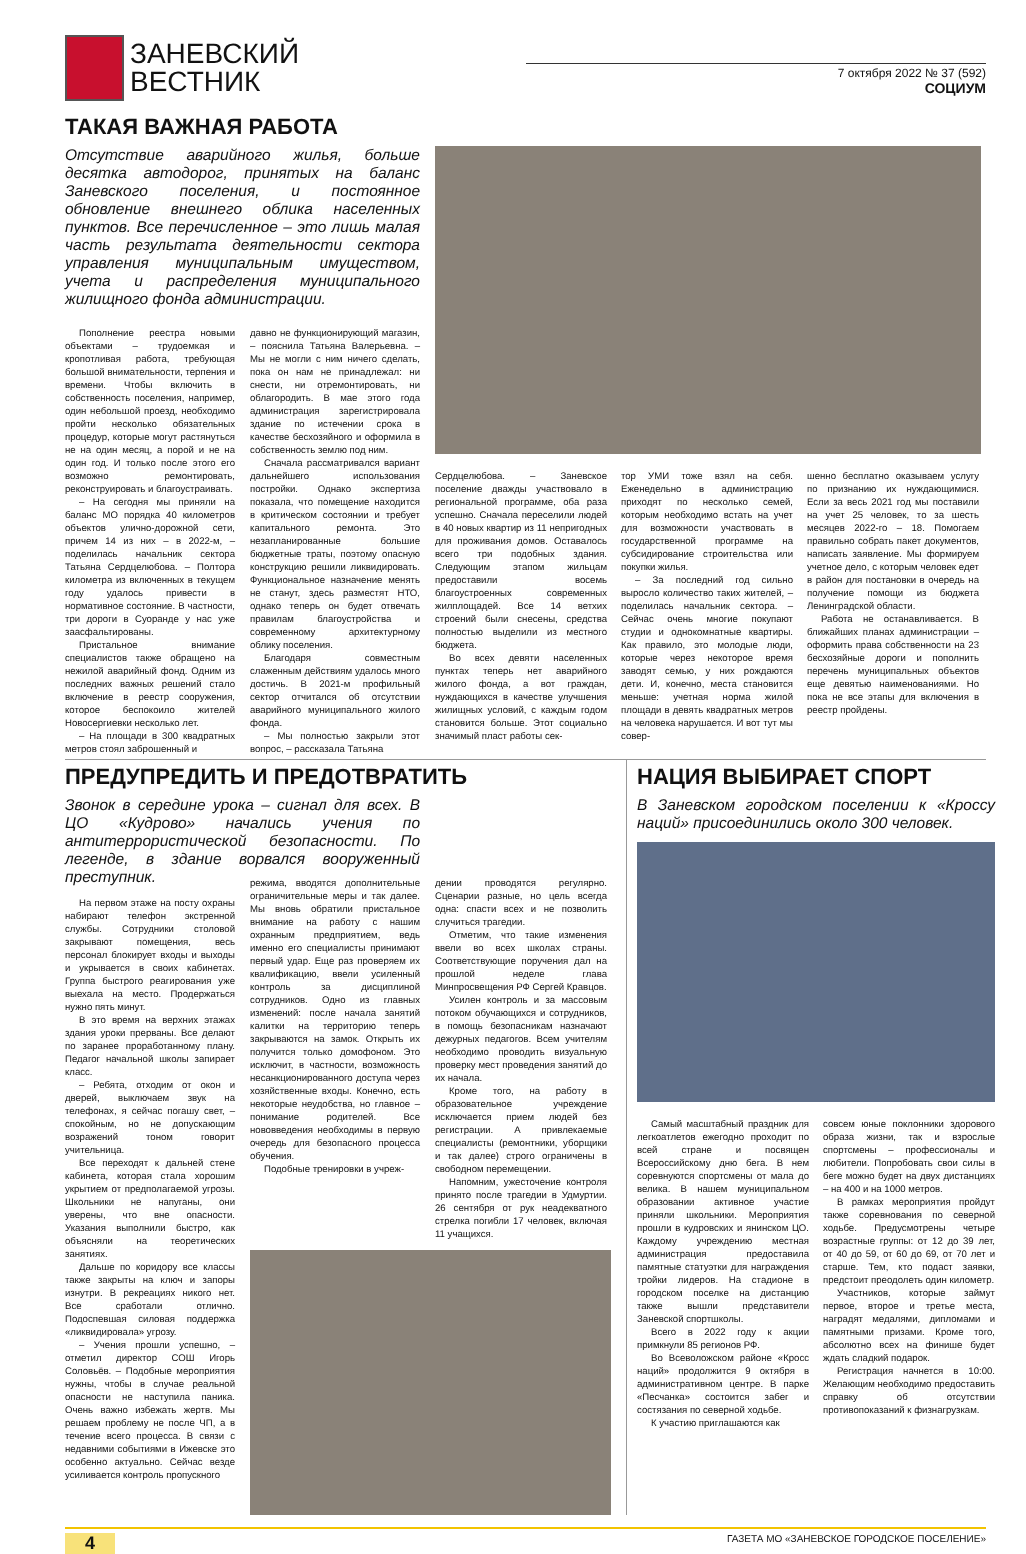ЗАНЕВСКИЙ
ВЕСТНИК
7 октября 2022 № 37 (592)
СОЦИУМ
ТАКАЯ ВАЖНАЯ РАБОТА
Отсутствие аварийного жилья, больше десятка автодорог, принятых на баланс Заневского поселения, и постоянное обновление внешнего облика населенных пунктов. Все перечисленное – это лишь малая часть результата деятельности сектора управления муниципальным имуществом, учета и распределения муниципального жилищного фонда администрации.
Пополнение реестра новыми объектами – трудоемкая и кропотливая работа, требующая большой внимательности, терпения и времени. Чтобы включить в собственность поселения, например, один небольшой проезд, необходимо пройти несколько обязательных процедур, которые могут растянуться не на один месяц, а порой и не на один год. И только после этого его возможно ремонтировать, реконструировать и благоустраивать.
– На сегодня мы приняли на баланс МО порядка 40 километров объектов улично-дорожной сети, причем 14 из них – в 2022-м, – поделилась начальник сектора Татьяна Сердцелюбова. – Полтора километра из включенных в текущем году удалось привести в нормативное состояние. В частности, три дороги в Суоранде у нас уже заасфальтированы.
Пристальное внимание специалистов также обращено на нежилой аварийный фонд. Одним из последних важных решений стало включение в реестр сооружения, которое беспокоило жителей Новосергиевки несколько лет.
– На площади в 300 квадратных метров стоял заброшенный и
давно не функционирующий магазин, – пояснила Татьяна Валерьевна. – Мы не могли с ним ничего сделать, пока он нам не принадлежал: ни снести, ни отремонтировать, ни облагородить. В мае этого года администрация зарегистрировала здание по истечении срока в качестве бесхозяйного и оформила в собственность землю под ним.
Сначала рассматривался вариант дальнейшего использования постройки. Однако экспертиза показала, что помещение находится в критическом состоянии и требует капитального ремонта. Это незапланированные большие бюджетные траты, поэтому опасную конструкцию решили ликвидировать. Функциональное назначение менять не станут, здесь разместят НТО, однако теперь он будет отвечать правилам благоустройства и современному архитектурному облику поселения.
Благодаря совместным слаженным действиям удалось много достичь. В 2021-м профильный сектор отчитался об отсутствии аварийного муниципального жилого фонда.
– Мы полностью закрыли этот вопрос, – рассказала Татьяна
Сердцелюбова. – Заневское поселение дважды участвовало в региональной программе, оба раза успешно. Сначала переселили людей в 40 новых квартир из 11 непригодных для проживания домов. Оставалось всего три подобных здания. Следующим этапом жильцам предоставили восемь благоустроенных современных жилплощадей. Все 14 ветхих строений были снесены, средства полностью выделили из местного бюджета.
Во всех девяти населенных пунктах теперь нет аварийного жилого фонда, а вот граждан, нуждающихся в качестве улучшения жилищных условий, с каждым годом становится больше. Этот социально значимый пласт работы сек-
тор УМИ тоже взял на себя. Еженедельно в администрацию приходят по несколько семей, которым необходимо встать на учет для возможности участвовать в государственной программе на субсидирование строительства или покупки жилья.
– За последний год сильно выросло количество таких жителей, – поделилась начальник сектора. – Сейчас очень многие покупают студии и однокомнатные квартиры. Как правило, это молодые люди, которые через некоторое время заводят семью, у них рождаются дети. И, конечно, места становится меньше: учетная норма жилой площади в девять квадратных метров на человека нарушается. И вот тут мы совер-
шенно бесплатно оказываем услугу по признанию их нуждающимися. Если за весь 2021 год мы поставили на учет 25 человек, то за шесть месяцев 2022-го – 18. Помогаем правильно собрать пакет документов, написать заявление. Мы формируем учетное дело, с которым человек едет в район для постановки в очередь на получение помощи из бюджета Ленинградской области.
Работа не останавливается. В ближайших планах администрации – оформить права собственности на 23 бесхозяйные дороги и пополнить перечень муниципальных объектов еще девятью наименованиями. Но пока не все этапы для включения в реестр пройдены.
ПРЕДУПРЕДИТЬ И ПРЕДОТВРАТИТЬ
Звонок в середине урока – сигнал для всех. В ЦО «Кудрово» начались учения по антитеррористической безопасности. По легенде, в здание ворвался вооруженный преступник.
На первом этаже на посту охраны набирают телефон экстренной службы. Сотрудники столовой закрывают помещения, весь персонал блокирует входы и выходы и укрывается в своих кабинетах. Группа быстрого реагирования уже выехала на место. Продержаться нужно пять минут.
В это время на верхних этажах здания уроки прерваны. Все делают по заранее проработанному плану. Педагог начальной школы запирает класс.
– Ребята, отходим от окон и дверей, выключаем звук на телефонах, я сейчас погашу свет, – спокойным, но не допускающим возражений тоном говорит учительница.
Все переходят к дальней стене кабинета, которая стала хорошим укрытием от предполагаемой угрозы. Школьники не напуганы, они уверены, что вне опасности. Указания выполнили быстро, как объясняли на теоретических занятиях.
Дальше по коридору все классы также закрыты на ключ и запоры изнутри. В рекреациях никого нет. Все сработали отлично. Подоспевшая силовая поддержка «ликвидировала» угрозу.
– Учения прошли успешно, – отметил директор СОШ Игорь Соловьёв. – Подобные мероприятия нужны, чтобы в случае реальной опасности не наступила паника. Очень важно избежать жертв. Мы решаем проблему не после ЧП, а в течение всего процесса. В связи с недавними событиями в Ижевске это особенно актуально. Сейчас везде усиливается контроль пропускного
режима, вводятся дополнительные ограничительные меры и так далее. Мы вновь обратили пристальное внимание на работу с нашим охранным предприятием, ведь именно его специалисты принимают первый удар. Еще раз проверяем их квалификацию, ввели усиленный контроль за дисциплиной сотрудников. Одно из главных изменений: после начала занятий калитки на территорию теперь закрываются на замок. Открыть их получится только домофоном. Это исключит, в частности, возможность несанкционированного доступа через хозяйственные входы. Конечно, есть некоторые неудобства, но главное – понимание родителей. Все нововведения необходимы в первую очередь для безопасного процесса обучения.
Подобные тренировки в учреж-
дении проводятся регулярно. Сценарии разные, но цель всегда одна: спасти всех и не позволить случиться трагедии.
Отметим, что такие изменения ввели во всех школах страны. Соответствующие поручения дал на прошлой неделе глава Минпросвещения РФ Сергей Кравцов.
Усилен контроль и за массовым потоком обучающихся и сотрудников, в помощь безопасникам назначают дежурных педагогов. Всем учителям необходимо проводить визуальную проверку мест проведения занятий до их начала.
Кроме того, на работу в образовательное учреждение исключается прием людей без регистрации. А привлекаемые специалисты (ремонтники, уборщики и так далее) строго ограничены в свободном перемещении.
Напомним, ужесточение контроля принято после трагедии в Удмуртии. 26 сентября от рук неадекватного стрелка погибли 17 человек, включая 11 учащихся.
НАЦИЯ ВЫБИРАЕТ СПОРТ
В Заневском городском поселении к «Кроссу наций» присоединились около 300 человек.
Самый масштабный праздник для легкоатлетов ежегодно проходит по всей стране и посвящен Всероссийскому дню бега. В нем соревнуются спортсмены от мала до велика. В нашем муниципальном образовании активное участие приняли школьники. Мероприятия прошли в кудровских и янинском ЦО. Каждому учреждению местная администрация предоставила памятные статуэтки для награждения тройки лидеров. На стадионе в городском поселке на дистанцию также вышли представители Заневской спортшколы.
Всего в 2022 году к акции примкнули 85 регионов РФ.
Во Всеволожском районе «Кросс наций» продолжится 9 октября в административном центре. В парке «Песчанка» состоится забег и состязания по северной ходьбе.
К участию приглашаются как
совсем юные поклонники здорового образа жизни, так и взрослые спортсмены – профессионалы и любители. Попробовать свои силы в беге можно будет на двух дистанциях – на 400 и на 1000 метров.
В рамках мероприятия пройдут также соревнования по северной ходьбе. Предусмотрены четыре возрастные группы: от 12 до 39 лет, от 40 до 59, от 60 до 69, от 70 лет и старше. Тем, кто подаст заявки, предстоит преодолеть один километр.
Участников, которые займут первое, второе и третье места, наградят медалями, дипломами и памятными призами. Кроме того, абсолютно всех на финише будет ждать сладкий подарок.
Регистрация начнется в 10:00. Желающим необходимо предоставить справку об отсутствии противопоказаний к физнагрузкам.
4 ГАЗЕТА МО «ЗАНЕВСКОЕ ГОРОДСКОЕ ПОСЕЛЕНИЕ»